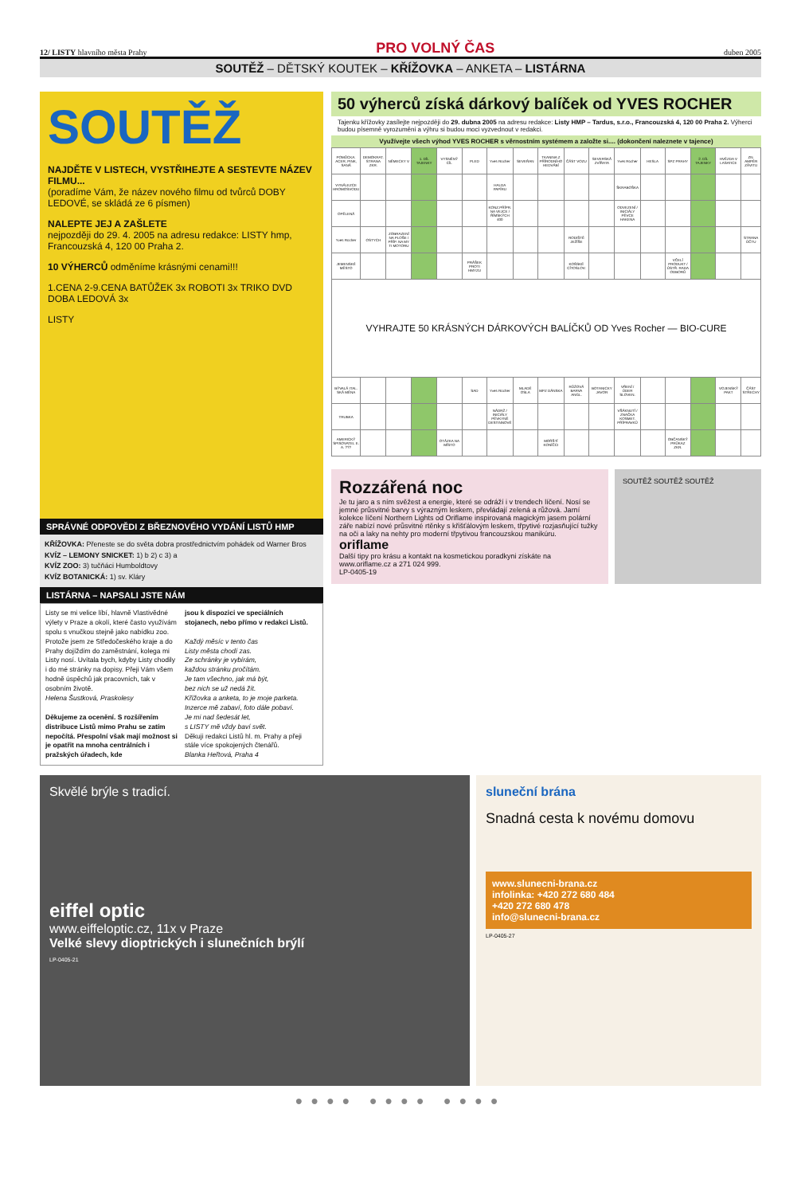12/ LISTY hlavního města Prahy PRO VOLNÝ ČAS duben 2005
SOUTĚŽ – DĚTSKÝ KOUTEK – KŘÍŽOVKA – ANKETA – LISTÁRNA
SOUTĚŽ
NAJDĚTE V LISTECH, VYSTŘIHEJTE A SESTEVTE NÁZEV FILMU...
(poradíme Vám, že název nového filmu od tvůrců DOBY LEDOVÉ, se skládá ze 6 písmen)
NALEPTE JEJ A ZAŠLETE
nejpozději do 29. 4. 2005 na adresu redakce: LISTY hmp, Francouzská 4, 120 00 Praha 2.
10 VÝHERCŮ odměníme krásnými cenami!!!
1.CENA 2-9.CENA BATŮŽEK 3x ROBOTI 3x TRIKO DVD DOBA LEDOVÁ 3x
LISTY
SPRÁVNÉ ODPOVĚDI Z BŘEZNOVÉHO VYDÁNÍ LISTŮ HMP
KŘÍŽOVKA: Přeneste se do světa dobra prostřednictvím pohádek od Warner Bros
KVÍZ – LEMONY SNICKET: 1) b 2) c 3) a
KVÍZ ZOO: 3) tučňáci Humboldtovy
KVÍZ BOTANICKÁ: 1) sv. Kláry
LISTÁRNA – NAPSALI JSTE NÁM
Listy se mi velice líbí, hlavně Vlastivědné výlety v Praze a okolí, které často využívám spolu s vnučkou stejně jako nabídku zoo. Protože jsem ze Středočeského kraje a do Prahy dojíždím do zaměstnání, kolega mi Listy nosí. Uvítala bych, kdyby Listy chodily i do mé stránky na dopisy. Přeji Vám všem hodně úspěchů jak pracovních, tak v osobním životě.
Helena Šustková, Praskolesy
Děkujeme za ocenění. S rozšířením distribuce Listů mimo Prahu se zatím nepočítá. Přespolní však mají možnost si je opatřit na mnoha centrálních i pražských úřadech, kde
jsou k dispozici ve speciálních stojanech, nebo přímo v redakci Listů.
Každý měsíc v tento čas
Listy města chodí zas.
Ze schránky je vybírám,
každou stránku pročítám.
Je tam všechno, jak má být,
bez nich se už nedá žít.
Křížovka a anketa, to je moje parketa.
Inzerce mě zabaví, foto dále pobaví.
Je mi nad šedesát let,
s LISTY mě vždy baví svět.
Děkuji redakci Listů hl. m. Prahy a přeji stále více spokojených čtenářů.
Blanka Heřtová, Praha 4
50 výherců získá dárkový balíček od YVES ROCHER
Tajenku křížovky zasílejte nejpozději do 29. dubna 2005 na adresu redakce: Listy HMP – Tardus, s.r.o., Francouzská 4, 120 00 Praha 2. Výherci budou písemně vyrozuměni a výhru si budou moci vyzvednout v redakci.
Využívejte všech výhod YVES ROCHER s věrnostním systémem a založte si.... (dokončení naleznete v tajence)
| POMŮCKA: ACER, PINK, SANÁ | DEMOKRAT. STRANA ZKR. | NĚMECKY V | 1. DÍL TAJENKY | VYSNĚNÝ CÍL | PLED | Yves Rocher | SEVEŘAN | TKANINA Z PŘÍRODNÍHO HEDVÁBÍ | ČÁST VOZU | SEVERSKÁ ZVÍŘATA | Yves Rocher | HESLA | SPZ PRAHY | 2. DÍL TAJENKY | HVĚZDA V LASATICE | ZN. AMPÉR ZÁVITU |
| VYNÁLEZCE HROMOSVODU | | | | | | HALDA PAPÍRU | | | | | ŠKRABOŠKA | | | | | |
| OPĚLENÁ | | | | | | KONZ.PŘÍPR. NA VEJCE / ŘÍMSKÝCH 400 | | | | | ODVEZENÍ / INICIÁLY PĚVCE HAKENA | | | | | |
| Yves Rocher | OSTYCH | ZOBRAZENÍ NA PLOŠE / PŘÍP. NA MY TI MOTORU | | | | | | | RODIŠTĚ JEŽÍŠE | | | | | | | STRANA ÚČTU |
| JEMENSKÉ MĚSTO | | | | | PRÁŠEK PROTI HMYZU | | | | KOŇSKÉ CÍTOSLOV. | | | | VČELÍ PRODUKT / ÚSTŘ. RADA ODBORŮ | | | |
| VYHRAJTE 50 KRÁSNÝCH DÁRKOVÝCH BALÍČKŮ OD Yves Rocher — BIO-CURE | | | | | | | | | | | | | | | | |
| BÝVALÁ ITAL. SKÁ MĚNA | | | | | SAD | Yves Rocher | MLADÉ OSLA | MPZ DÁNSKA | RŮŽOVÁ BARVA ANGL. | BOTANICKY JAVOR | VŘENÍ / ÚDER SLOVEN. | | | | VOJENSKÝ PAKT | ČÁST STŘECHY |
| TRUBKA | | | | | | NÁDRŽ / INICIÁLY PĚVKYNĚ DESTINNOVÉ | | | | | VŠÁKNUTÍ / ZNAČKA KOSMET. PŘÍPRAVKŮ | | | | | |
| AMERICKÝ SPISOVATEL E. A. ??? | | | | OTÁZKA NA MÍSTO | | | | MOŘŠTÍ KONÍČCI | | | | | OBČANSKÝ PRŮKAZ ZKR. | | | |
Rozzářená noc
Je tu jaro a s ním svěžest a energie, které se odráží i v trendech líčení. Nosí se jemné průsvitné barvy s výrazným leskem, převládají zelená a růžová. Jarní kolekce líčení Northern Lights od Oriflame inspirovaná magickým jasem polární záře nabízí nové průsvitné rtěnky s křišťálovým leskem, třpytivé rozjasňující tužky na oči a laky na nehty pro moderní třpytivou francouzskou manikúru.
oriflame
Další tipy pro krásu a kontakt na kosmetickou poradkyni získáte na www.oriflame.cz a 271 024 999.
LP-0405-19
SOUTĚŽ SOUTĚŽ SOUTĚŽ
Skvělé brýle s tradicí.
eiffel optic
www.eiffeloptic.cz, 11x v Praze
Velké slevy dioptrických i slunečních brýlí
LP-0405-21
sluneční brána
Snadná cesta k novému domovu
www.slunecni-brana.cz
infolinka: +420 272 680 484
+420 272 680 478
info@slunecni-brana.cz
LP-0405-27
●●●● ●●●● ●●●●